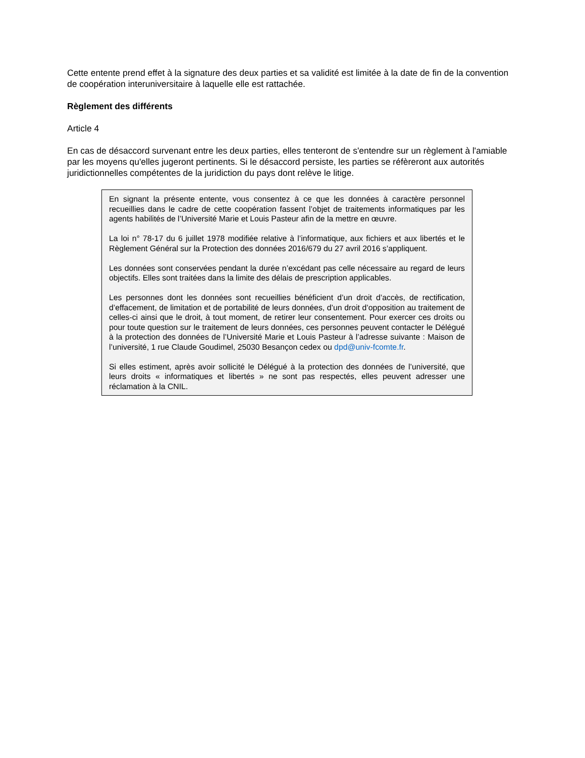Cette entente prend effet à la signature des deux parties et sa validité est limitée à la date de fin de la convention de coopération interuniversitaire à laquelle elle est rattachée.
Règlement des différents
Article 4
En cas de désaccord survenant entre les deux parties, elles tenteront de s'entendre sur un règlement à l'amiable par les moyens qu'elles jugeront pertinents. Si le désaccord persiste, les parties se réfèreront aux autorités juridictionnelles compétentes de la juridiction du pays dont relève le litige.
En signant la présente entente, vous consentez à ce que les données à caractère personnel recueillies dans le cadre de cette coopération fassent l’objet de traitements informatiques par les agents habilités de l’Université Marie et Louis Pasteur afin de la mettre en œuvre.
La loi n° 78-17 du 6 juillet 1978 modifiée relative à l’informatique, aux fichiers et aux libertés et le Règlement Général sur la Protection des données 2016/679 du 27 avril 2016 s’appliquent.
Les données sont conservées pendant la durée n’excédant pas celle nécessaire au regard de leurs objectifs. Elles sont traitées dans la limite des délais de prescription applicables.
Les personnes dont les données sont recueillies bénéficient d’un droit d’accès, de rectification, d’effacement, de limitation et de portabilité de leurs données, d’un droit d’opposition au traitement de celles-ci ainsi que le droit, à tout moment, de retirer leur consentement. Pour exercer ces droits ou pour toute question sur le traitement de leurs données, ces personnes peuvent contacter le Délégué à la protection des données de l’Université Marie et Louis Pasteur à l’adresse suivante : Maison de l’université, 1 rue Claude Goudimel, 25030 Besançon cedex ou dpd@univ-fcomte.fr.
Si elles estiment, après avoir sollicité le Délégué à la protection des données de l’université, que leurs droits « informatiques et libertés » ne sont pas respectés, elles peuvent adresser une réclamation à la CNIL.